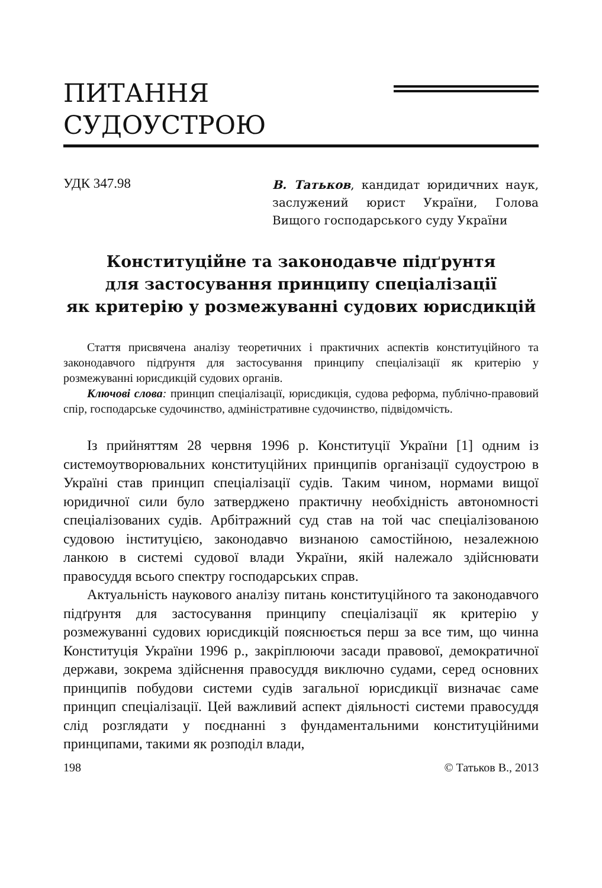ПИТАННЯ
СУДОУСТРОЮ
УДК 347.98
В. Татьков, кандидат юридичних наук, заслужений юрист України, Голова Вищого господарського суду України
Конституційне та законодавче підґрунтя
для застосування принципу спеціалізації
як критерію у розмежуванні судових юрисдикцій
Стаття присвячена аналізу теоретичних і практичних аспектів конституційного та законодавчого підґрунтя для застосування принципу спеціалізації як критерію у розмежуванні юрисдикцій судових органів.
Ключові слова: принцип спеціалізації, юрисдикція, судова реформа, публічно-правовий спір, господарське судочинство, адміністративне судочинство, підвідомчість.
Із прийняттям 28 червня 1996 р. Конституції України [1] одним із системоутворювальних конституційних принципів організації судоустрою в Україні став принцип спеціалізації судів. Таким чином, нормами вищої юридичної сили було затверджено практичну необхідність автономності спеціалізованих судів. Арбітражний суд став на той час спеціалізованою судовою інституцією, законодавчо визнаною самостійною, незалежною ланкою в системі судової влади України, якій належало здійснювати правосуддя всього спектру господарських справ.
Актуальність наукового аналізу питань конституційного та законодавчого підґрунтя для застосування принципу спеціалізації як критерію у розмежуванні судових юрисдикцій пояснюється перш за все тим, що чинна Конституція України 1996 р., закріплюючи засади правової, демократичної держави, зокрема здійснення правосуддя виключно судами, серед основних принципів побудови системи судів загальної юрисдикції визначає саме принцип спеціалізації. Цей важливий аспект діяльності системи правосуддя слід розглядати у поєднанні з фундаментальними конституційними принципами, такими як розподіл влади,
198 © Татьков В., 2013